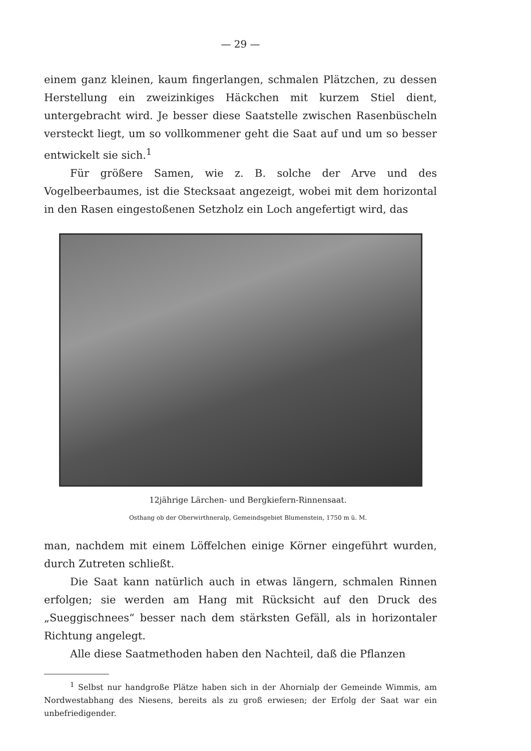— 29 —
einem ganz kleinen, kaum fingerlangen, schmalen Plätzchen, zu dessen Herstellung ein zweizinkiges Häckchen mit kurzem Stiel dient, untergebracht wird. Je besser diese Saatstelle zwischen Rasenbüscheln versteckt liegt, um so vollkommener geht die Saat auf und um so besser entwickelt sie sich.<sup>1</sup>
Für größere Samen, wie z. B. solche der Arve und des Vogelbeerbaumes, ist die Stecksaat angezeigt, wobei mit dem horizontal in den Rasen eingestoßenen Setzholz ein Loch angefertigt wird, das
12jährige Lärchen- und Bergkiefern-Rinnensaat.
Osthang ob der Oberwirthneralp, Gemeindsgebiet Blumenstein, 1750 m ü. M.
man, nachdem mit einem Löffelchen einige Körner eingeführt wurden, durch Zutreten schließt.
Die Saat kann natürlich auch in etwas längern, schmalen Rinnen erfolgen; sie werden am Hang mit Rücksicht auf den Druck des „Sueggischnees“ besser nach dem stärksten Gefäll, als in horizontaler Richtung angelegt.
Alle diese Saatmethoden haben den Nachteil, daß die Pflanzen
<sup>1</sup> Selbst nur handgroße Plätze haben sich in der Ahornialp der Gemeinde Wimmis, am Nordwestabhang des Niesens, bereits als zu groß erwiesen; der Erfolg der Saat war ein unbefriedigender.